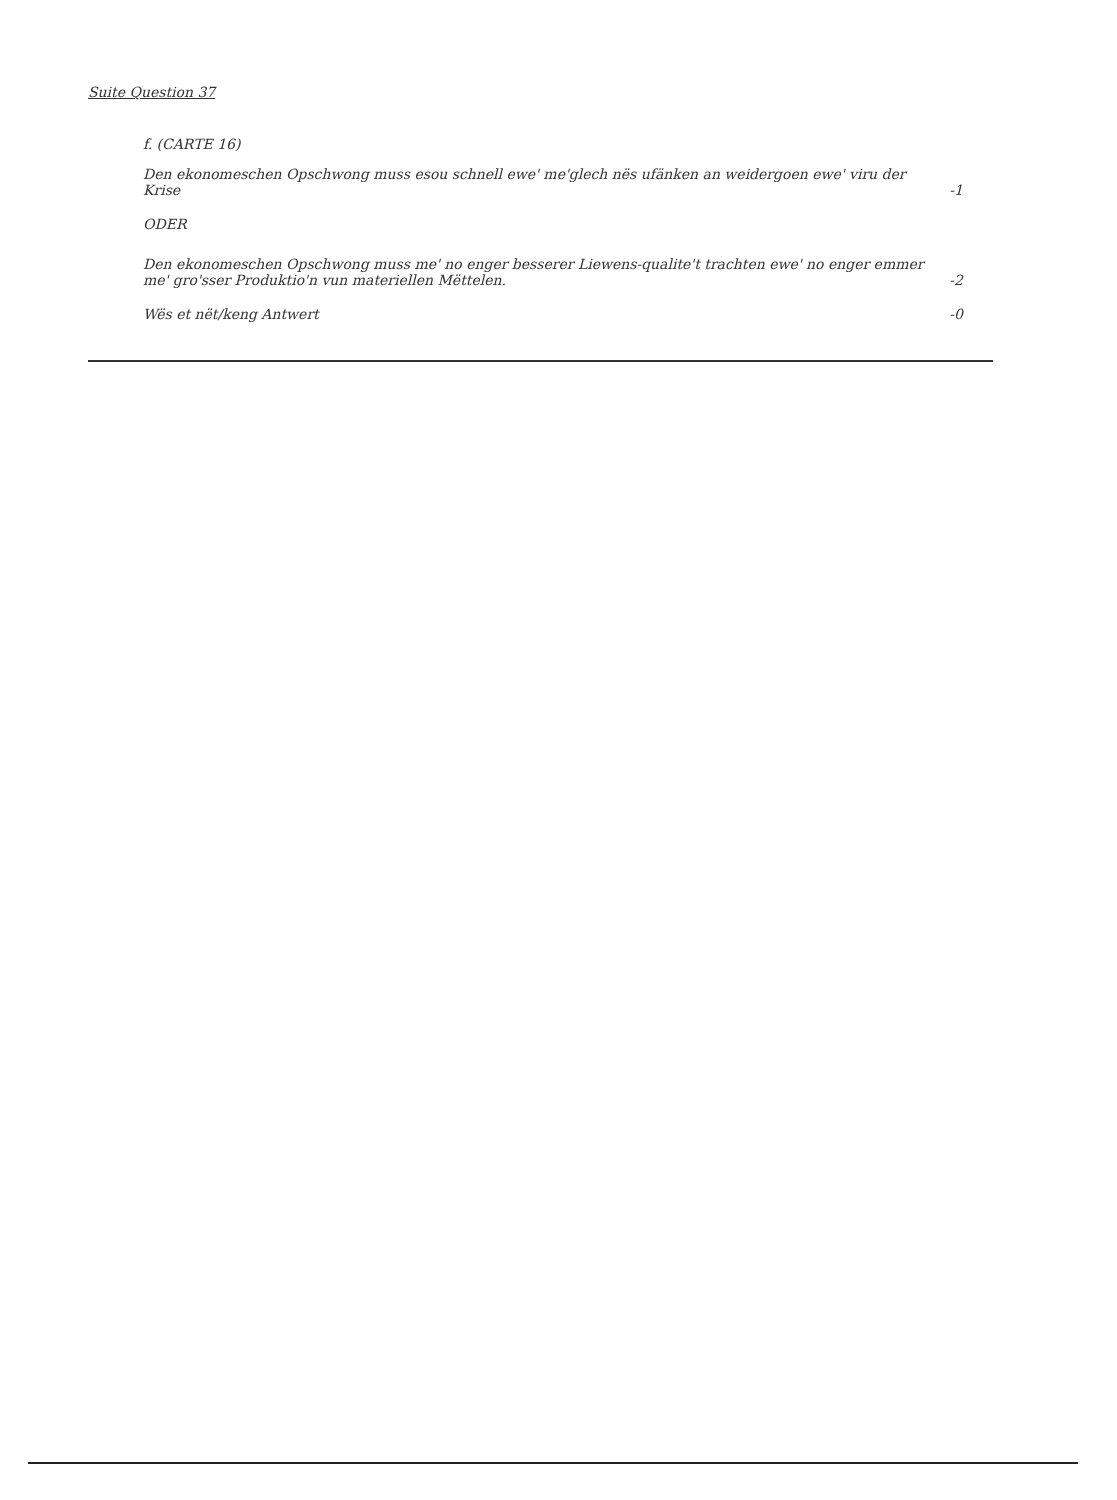Suite Question 37
f. (CARTE 16)
Den ekonomeschen Opschwong muss esou schnell ewe' me'glech nës ufänken an weidergoen ewe' viru der Krise
-1
ODER
Den ekonomeschen Opschwong muss me' no enger besserer Liewens-qualite't trachten ewe' no enger emmer me' gro'sser Produktio'n vun materiellen Mëttelen.
-2
Wës et nët/keng Antwert
-0